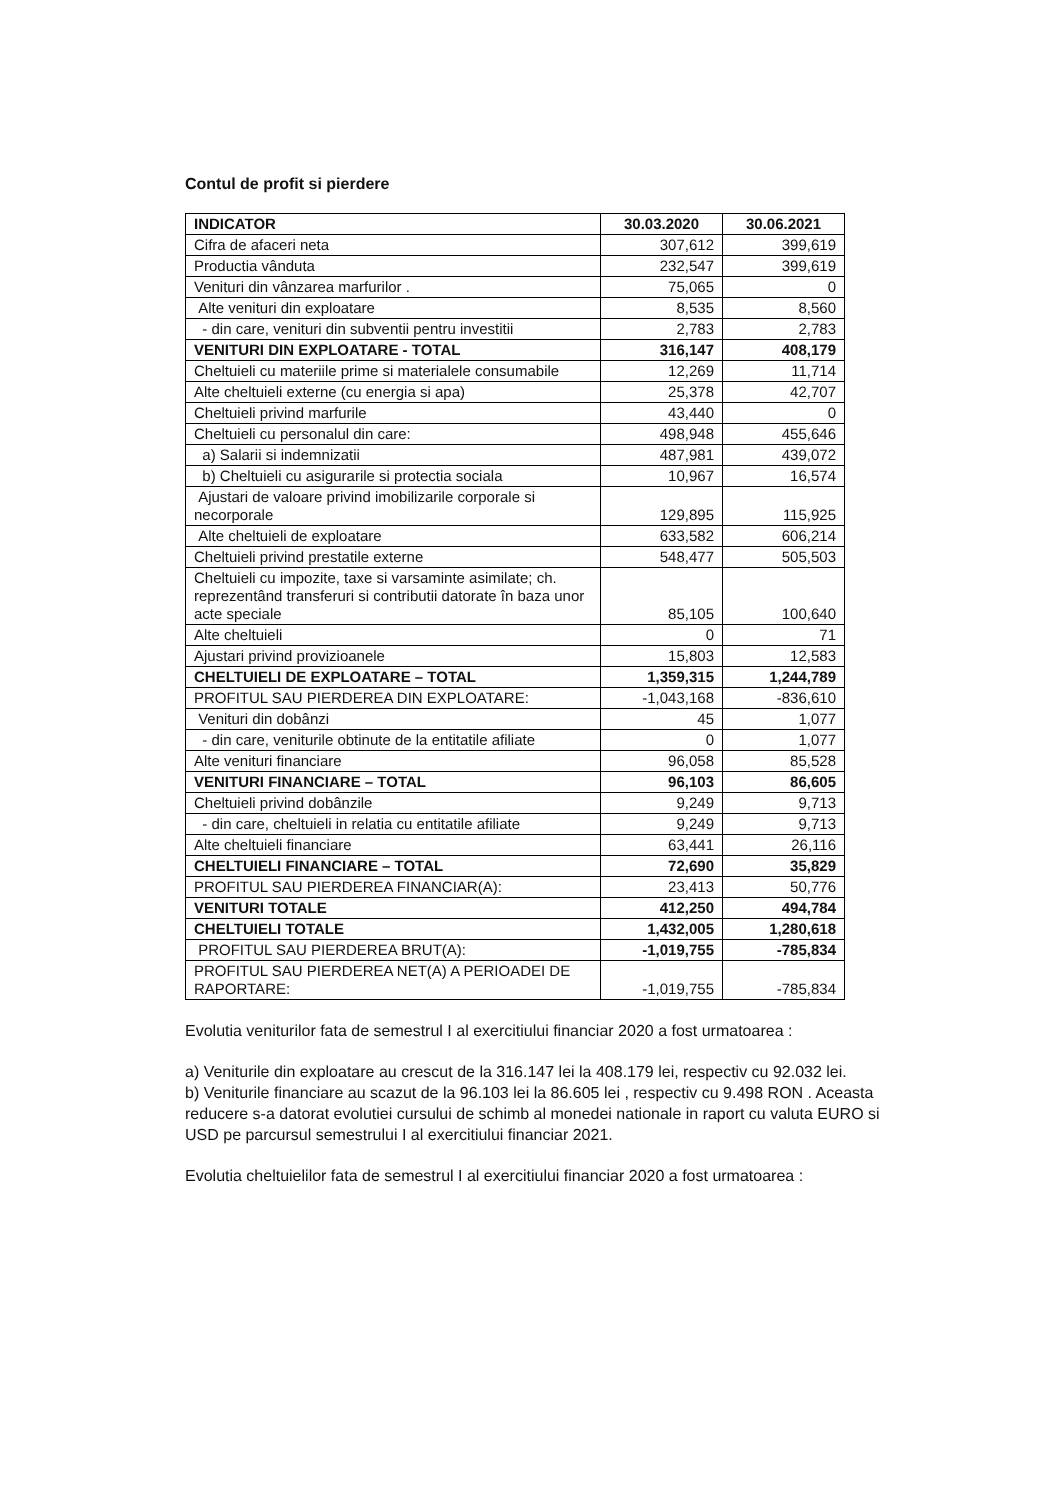Contul de profit si pierdere
| INDICATOR | 30.03.2020 | 30.06.2021 |
| --- | --- | --- |
| Cifra de afaceri neta | 307,612 | 399,619 |
| Productia vânduta | 232,547 | 399,619 |
| Venituri din vânzarea marfurilor . | 75,065 | 0 |
| Alte venituri din exploatare | 8,535 | 8,560 |
| - din care, venituri din subventii pentru investitii | 2,783 | 2,783 |
| VENITURI DIN EXPLOATARE - TOTAL | 316,147 | 408,179 |
| Cheltuieli cu materiile prime si materialele consumabile | 12,269 | 11,714 |
| Alte cheltuieli externe (cu energia si apa) | 25,378 | 42,707 |
| Cheltuieli privind marfurile | 43,440 | 0 |
| Cheltuieli cu personalul din care: | 498,948 | 455,646 |
| a) Salarii si indemnizatii | 487,981 | 439,072 |
| b) Cheltuieli cu asigurarile si protectia sociala | 10,967 | 16,574 |
| Ajustari de valoare privind imobilizarile corporale si necorporale | 129,895 | 115,925 |
| Alte cheltuieli de exploatare | 633,582 | 606,214 |
| Cheltuieli privind prestatile externe | 548,477 | 505,503 |
| Cheltuieli cu impozite, taxe si varsaminte asimilate; ch. reprezentând transferuri si contributii datorate în baza unor acte speciale | 85,105 | 100,640 |
| Alte cheltuieli | 0 | 71 |
| Ajustari privind provizioanele | 15,803 | 12,583 |
| CHELTUIELI DE EXPLOATARE – TOTAL | 1,359,315 | 1,244,789 |
| PROFITUL SAU PIERDEREA DIN EXPLOATARE: | -1,043,168 | -836,610 |
| Venituri din dobânzi | 45 | 1,077 |
| - din care, veniturile obtinute de la entitatile afiliate | 0 | 1,077 |
| Alte venituri financiare | 96,058 | 85,528 |
| VENITURI FINANCIARE – TOTAL | 96,103 | 86,605 |
| Cheltuieli privind dobânzile | 9,249 | 9,713 |
| - din care, cheltuieli in relatia cu entitatile afiliate | 9,249 | 9,713 |
| Alte cheltuieli financiare | 63,441 | 26,116 |
| CHELTUIELI FINANCIARE – TOTAL | 72,690 | 35,829 |
| PROFITUL SAU PIERDEREA FINANCIAR(A): | 23,413 | 50,776 |
| VENITURI TOTALE | 412,250 | 494,784 |
| CHELTUIELI TOTALE | 1,432,005 | 1,280,618 |
| PROFITUL SAU PIERDEREA BRUT(A): | -1,019,755 | -785,834 |
| PROFITUL SAU PIERDEREA NET(A) A PERIOADEI DE RAPORTARE: | -1,019,755 | -785,834 |
Evolutia veniturilor fata de semestrul I al exercitiului financiar 2020 a fost urmatoarea :
a) Veniturile din exploatare au crescut de la 316.147 lei la 408.179 lei, respectiv cu 92.032 lei.
b) Veniturile financiare au scazut de la 96.103 lei la 86.605 lei , respectiv cu 9.498 RON . Aceasta reducere s-a datorat evolutiei cursului de schimb al monedei nationale in raport cu valuta EURO si USD pe parcursul semestrului I al exercitiului financiar 2021.
Evolutia cheltuielilor fata de semestrul I al exercitiului financiar 2020 a fost urmatoarea :